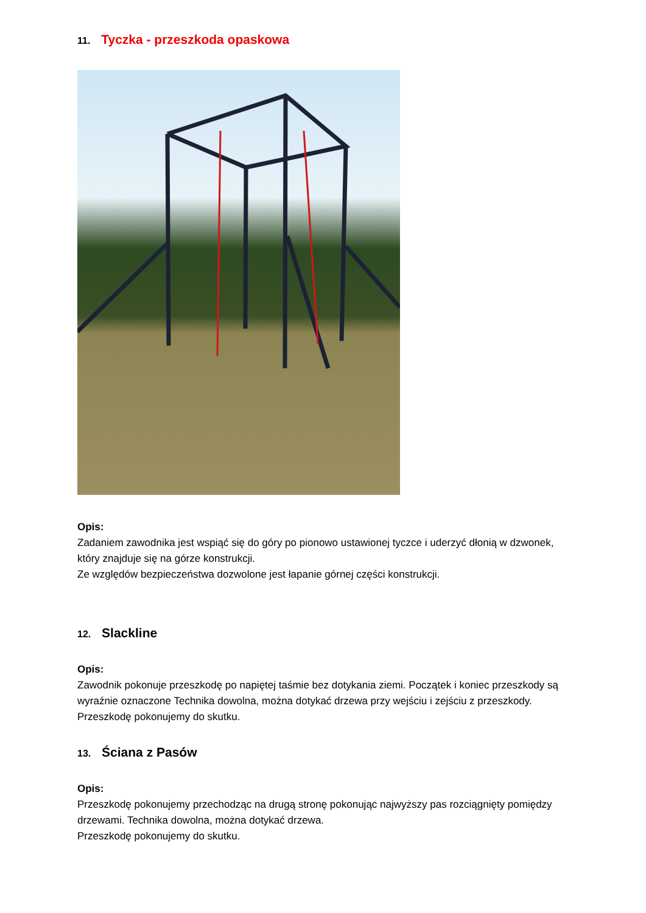11. Tyczka - przeszkoda opaskowa
Opis:
Zadaniem zawodnika jest wspiąć się do góry po pionowo ustawionej tyczce i uderzyć dłonią w dzwonek, który znajduje się na górze konstrukcji.
Ze względów bezpieczeństwa dozwolone jest łapanie górnej części konstrukcji.
12. Slackline
Opis:
Zawodnik pokonuje przeszkodę po napiętej taśmie bez dotykania ziemi. Początek i koniec przeszkody są wyraźnie oznaczone Technika dowolna, można dotykać drzewa przy wejściu i zejściu z przeszkody. Przeszkodę pokonujemy do skutku.
13. Ściana z Pasów
Opis:
Przeszkodę pokonujemy przechodząc na drugą stronę pokonując najwyższy pas rozciągnięty pomiędzy drzewami. Technika dowolna, można dotykać drzewa.
Przeszkodę pokonujemy do skutku.